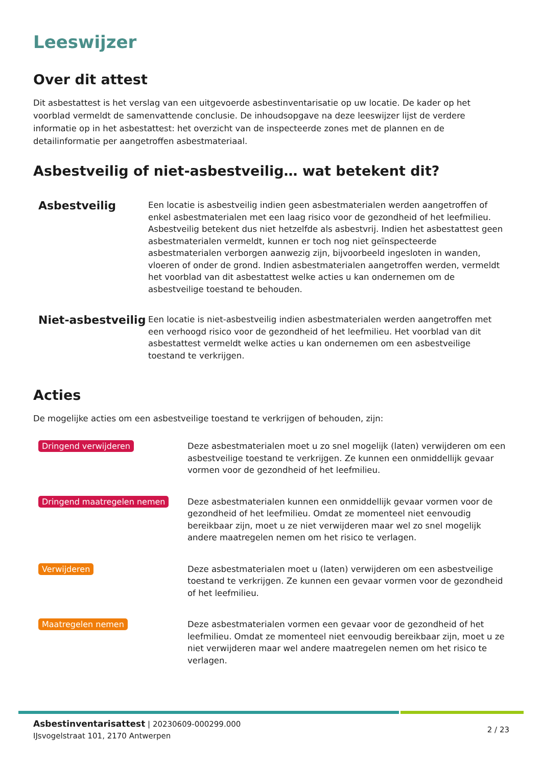Leeswijzer
Over dit attest
Dit asbestattest is het verslag van een uitgevoerde asbestinventarisatie op uw locatie. De kader op het voorblad vermeldt de samenvattende conclusie. De inhoudsopgave na deze leeswijzer lijst de verdere informatie op in het asbestattest: het overzicht van de inspecteerde zones met de plannen en de detailinformatie per aangetroffen asbestmateriaal.
Asbestveilig of niet-asbestveilig… wat betekent dit?
Asbestveilig
Een locatie is asbestveilig indien geen asbestmaterialen werden aangetroffen of enkel asbestmaterialen met een laag risico voor de gezondheid of het leefmilieu. Asbestveilig betekent dus niet hetzelfde als asbestvrij. Indien het asbestattest geen asbestmaterialen vermeldt, kunnen er toch nog niet geïnspecteerde asbestmaterialen verborgen aanwezig zijn, bijvoorbeeld ingesloten in wanden, vloeren of onder de grond. Indien asbestmaterialen aangetroffen werden, vermeldt het voorblad van dit asbestattest welke acties u kan ondernemen om de asbestveilige toestand te behouden.
Niet-asbestveilig
Een locatie is niet-asbestveilig indien asbestmaterialen werden aangetroffen met een verhoogd risico voor de gezondheid of het leefmilieu. Het voorblad van dit asbestattest vermeldt welke acties u kan ondernemen om een asbestveilige toestand te verkrijgen.
Acties
De mogelijke acties om een asbestveilige toestand te verkrijgen of behouden, zijn:
Dringend verwijderen
Deze asbestmaterialen moet u zo snel mogelijk (laten) verwijderen om een asbestveilige toestand te verkrijgen. Ze kunnen een onmiddellijk gevaar vormen voor de gezondheid of het leefmilieu.
Dringend maatregelen nemen
Deze asbestmaterialen kunnen een onmiddellijk gevaar vormen voor de gezondheid of het leefmilieu. Omdat ze momenteel niet eenvoudig bereikbaar zijn, moet u ze niet verwijderen maar wel zo snel mogelijk andere maatregelen nemen om het risico te verlagen.
Verwijderen
Deze asbestmaterialen moet u (laten) verwijderen om een asbestveilige toestand te verkrijgen. Ze kunnen een gevaar vormen voor de gezondheid of het leefmilieu.
Maatregelen nemen
Deze asbestmaterialen vormen een gevaar voor de gezondheid of het leefmilieu. Omdat ze momenteel niet eenvoudig bereikbaar zijn, moet u ze niet verwijderen maar wel andere maatregelen nemen om het risico te verlagen.
Asbestinventarisattest | 20230609-000299.000
IJsvogelstraat 101, 2170 Antwerpen
2 / 23